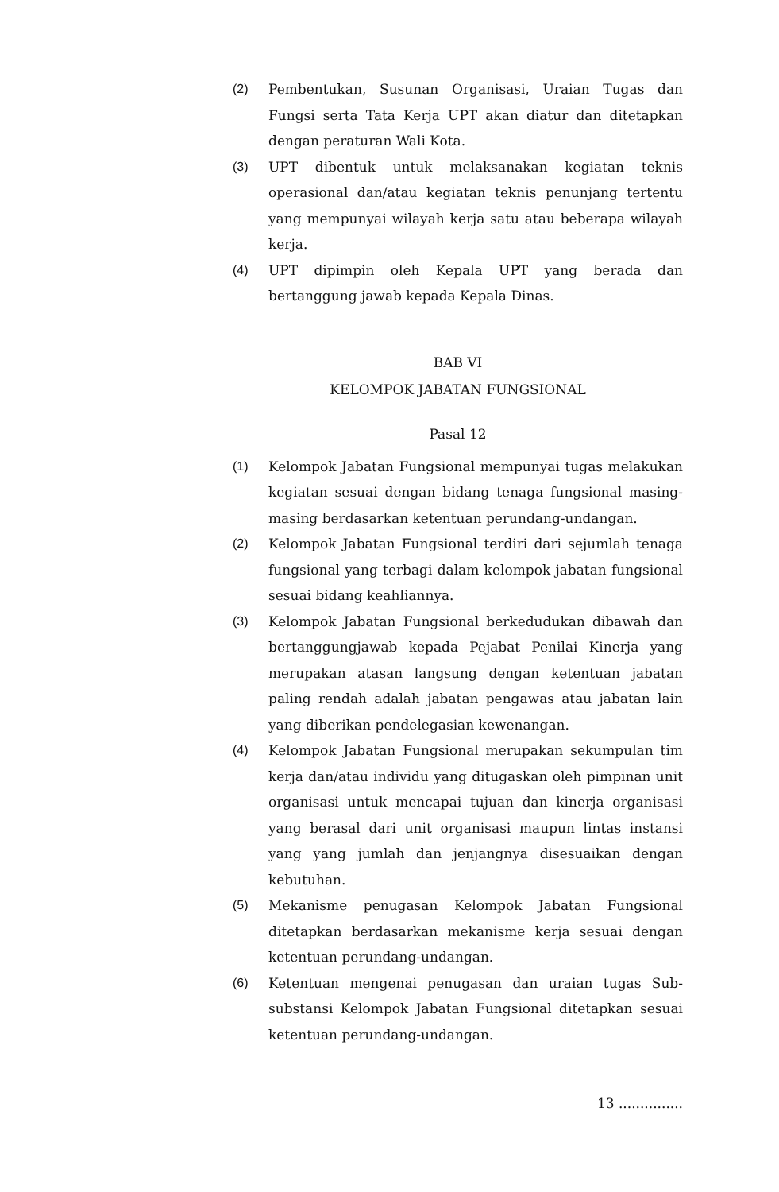(2) Pembentukan, Susunan Organisasi, Uraian Tugas dan Fungsi serta Tata Kerja UPT akan diatur dan ditetapkan dengan peraturan Wali Kota.
(3) UPT dibentuk untuk melaksanakan kegiatan teknis operasional dan/atau kegiatan teknis penunjang tertentu yang mempunyai wilayah kerja satu atau beberapa wilayah kerja.
(4) UPT dipimpin oleh Kepala UPT yang berada dan bertanggung jawab kepada Kepala Dinas.
BAB VI
KELOMPOK JABATAN FUNGSIONAL
Pasal 12
(1) Kelompok Jabatan Fungsional mempunyai tugas melakukan kegiatan sesuai dengan bidang tenaga fungsional masing-masing berdasarkan ketentuan perundang-undangan.
(2) Kelompok Jabatan Fungsional terdiri dari sejumlah tenaga fungsional yang terbagi dalam kelompok jabatan fungsional sesuai bidang keahliannya.
(3) Kelompok Jabatan Fungsional berkedudukan dibawah dan bertanggungjawab kepada Pejabat Penilai Kinerja yang merupakan atasan langsung dengan ketentuan jabatan paling rendah adalah jabatan pengawas atau jabatan lain yang diberikan pendelegasian kewenangan.
(4) Kelompok Jabatan Fungsional merupakan sekumpulan tim kerja dan/atau individu yang ditugaskan oleh pimpinan unit organisasi untuk mencapai tujuan dan kinerja organisasi yang berasal dari unit organisasi maupun lintas instansi yang yang jumlah dan jenjangnya disesuaikan dengan kebutuhan.
(5) Mekanisme penugasan Kelompok Jabatan Fungsional ditetapkan berdasarkan mekanisme kerja sesuai dengan ketentuan perundang-undangan.
(6) Ketentuan mengenai penugasan dan uraian tugas Sub-substansi Kelompok Jabatan Fungsional ditetapkan sesuai ketentuan perundang-undangan.
13 ...............